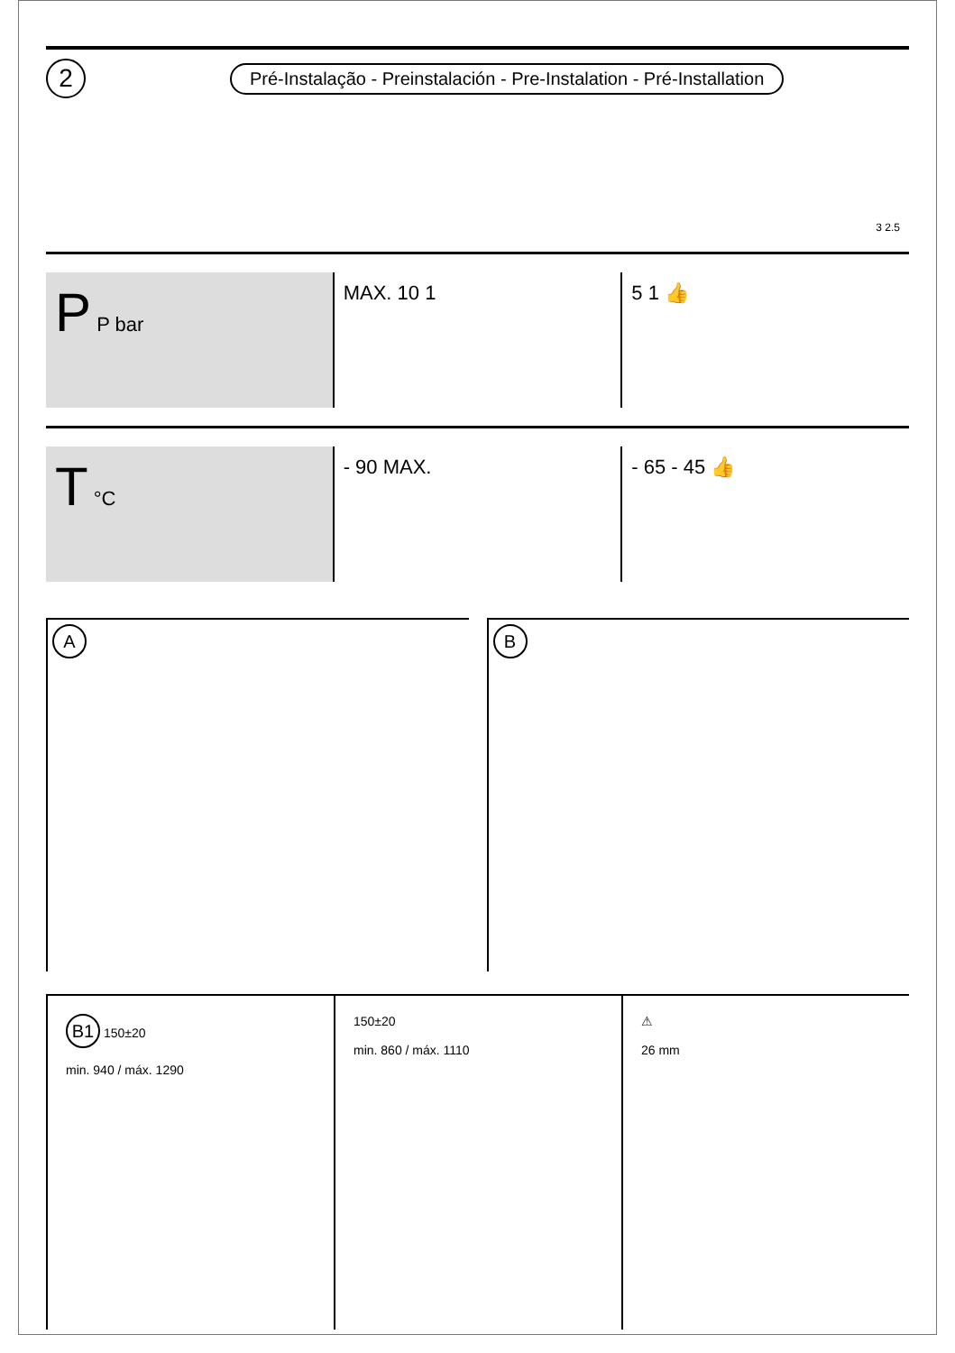2
Pré-Instalação - Preinstalación - Pre-Instalation - Pré-Installation
3 2.5
P P bar MAX. 10 1 5 1 👍
T °C - 90 MAX. - 65 - 45 👍
A
B
B1 150±20
min. 940 / máx. 1290
150±20
min. 860 / máx. 1110
⚠
26 mm